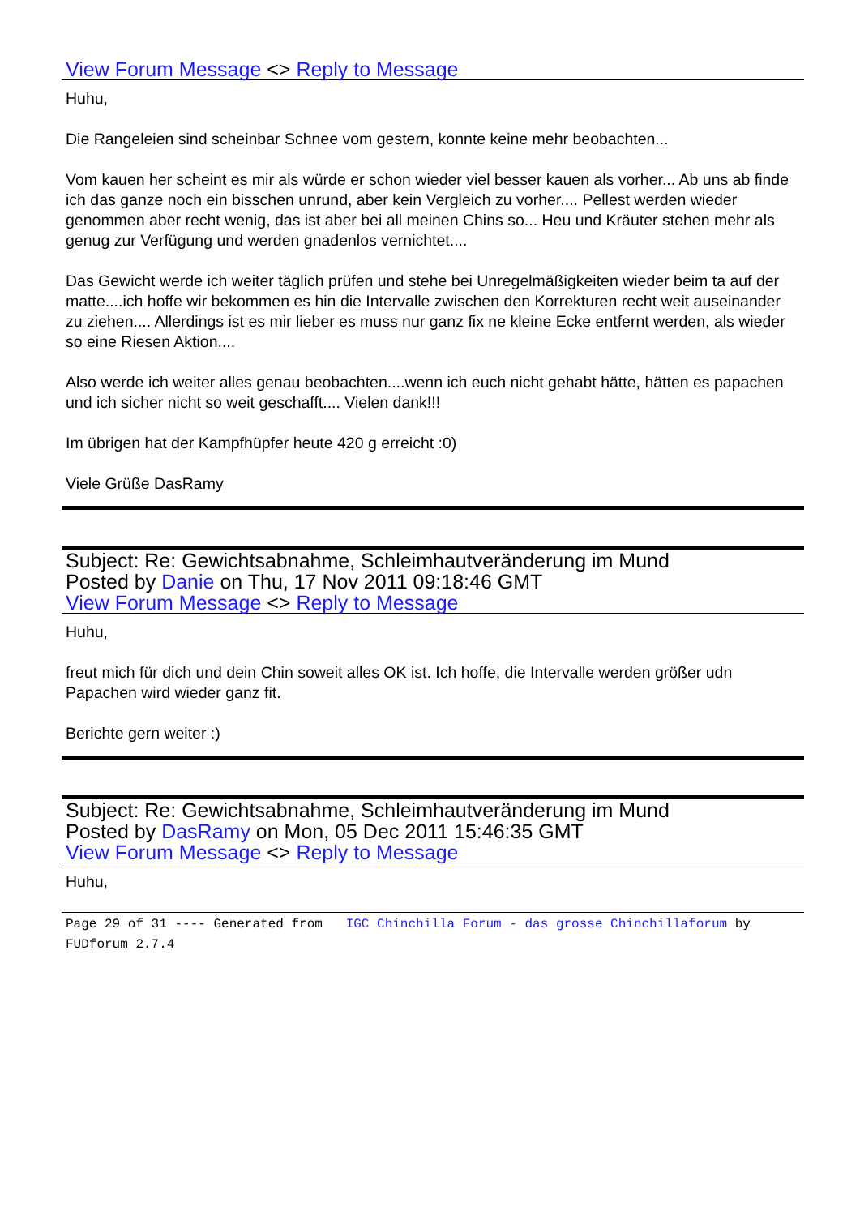View Forum Message <> Reply to Message
Huhu,
Die Rangeleien sind scheinbar Schnee vom gestern, konnte keine mehr beobachten...
Vom kauen her scheint es mir als würde er schon wieder viel besser kauen als vorher... Ab uns ab finde ich das ganze noch ein bisschen unrund, aber kein Vergleich zu vorher.... Pellest werden wieder genommen aber recht wenig, das ist aber bei all meinen Chins so... Heu und Kräuter stehen mehr als genug zur Verfügung und werden gnadenlos vernichtet....
Das Gewicht werde ich weiter täglich prüfen und stehe bei Unregelmäßigkeiten wieder beim ta auf der matte....ich hoffe wir bekommen es hin die Intervalle zwischen den Korrekturen recht weit auseinander zu ziehen.... Allerdings ist es mir lieber es muss nur ganz fix ne kleine Ecke entfernt werden, als wieder so eine Riesen Aktion....
Also werde ich weiter alles genau beobachten....wenn ich euch nicht gehabt hätte, hätten es papachen und ich sicher nicht so weit geschafft.... Vielen dank!!!
Im übrigen hat der Kampfhüpfer heute 420 g erreicht :0)
Viele Grüße DasRamy
Subject: Re: Gewichtsabnahme, Schleimhautveränderung im Mund
Posted by Danie on Thu, 17 Nov 2011 09:18:46 GMT
View Forum Message <> Reply to Message
Huhu,
freut mich für dich und dein Chin soweit alles OK ist. Ich hoffe, die Intervalle werden größer udn Papachen wird wieder ganz fit.
Berichte gern weiter :)
Subject: Re: Gewichtsabnahme, Schleimhautveränderung im Mund
Posted by DasRamy on Mon, 05 Dec 2011 15:46:35 GMT
View Forum Message <> Reply to Message
Huhu,
Page 29 of 31 ---- Generated from IGC Chinchilla Forum - das grosse Chinchillaforum by FUDforum 2.7.4